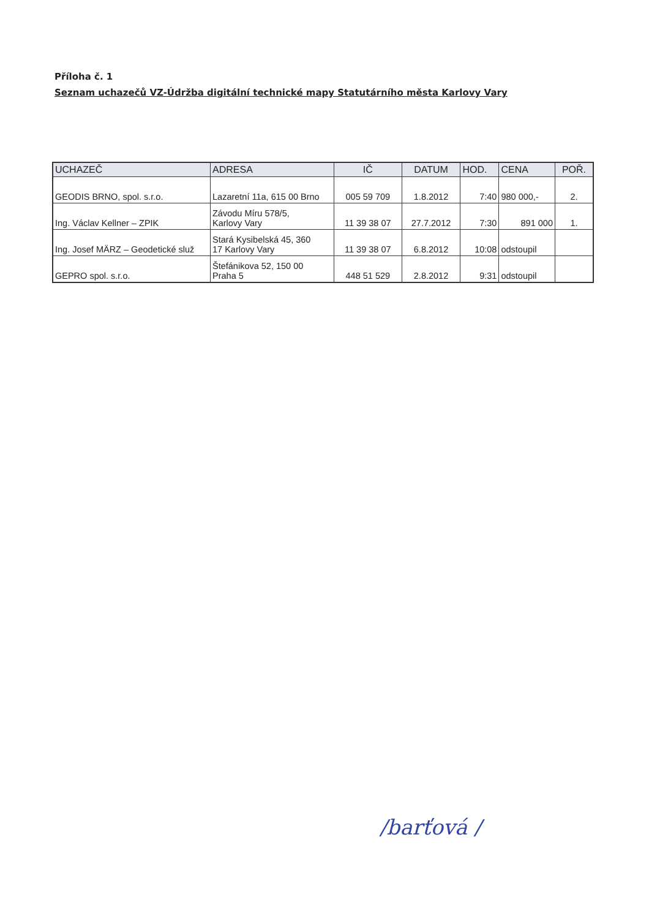Příloha č. 1
Seznam uchazečů VZ-Údržba digitální technické mapy Statutárního města Karlovy Vary
| UCHAZEČ | ADRESA | IČ | DATUM | HOD. | CENA | POŘ. |
| --- | --- | --- | --- | --- | --- | --- |
| GEODIS BRNO, spol. s.r.o. | Lazaretní 11a, 615 00 Brno | 005 59 709 | 1.8.2012 | 7:40 | 980 000,- | 2. |
| Ing. Václav Kellner – ZPIK | Závodu Míru 578/5, Karlovy Vary | 11 39 38 07 | 27.7.2012 | 7:30 | 891 000 | 1. |
| Ing. Josef MÄRZ – Geodetické služ | Stará Kysibelská 45, 360 17 Karlovy Vary | 11 39 38 07 | 6.8.2012 | 10:08 | odstoupil | |
| GEPRO spol. s.r.o. | Štefánikova 52, 150 00 Praha 5 | 448 51 529 | 2.8.2012 | 9:31 | odstoupil | |
/barťová /